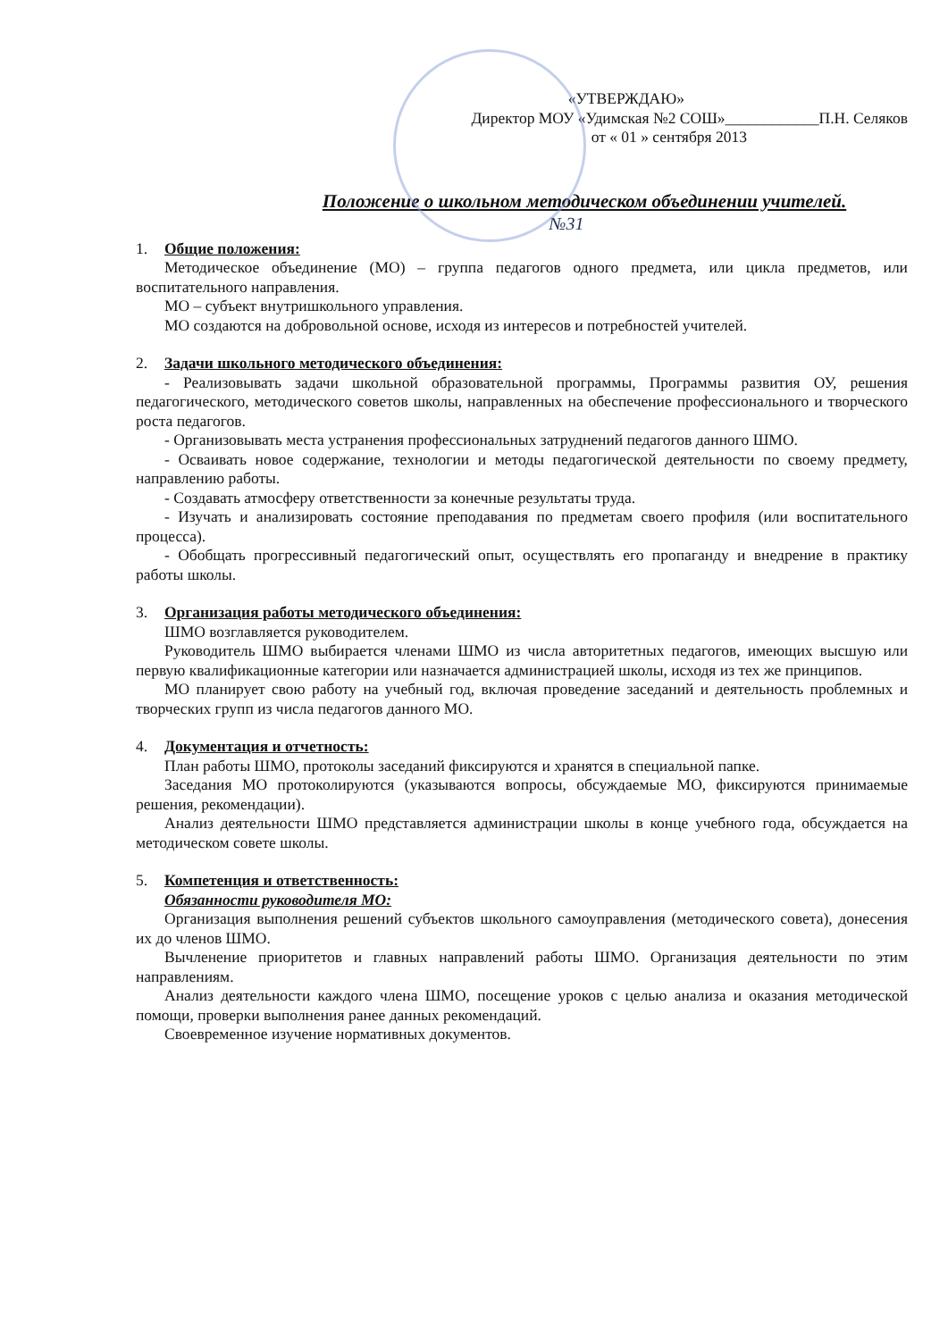«УТВЕРЖДАЮ»
Директор МОУ «Удимская №2 СОШ»____________П.Н. Селяков
от « 01 » сентября 2013
Положение о школьном методическом объединении учителей.
№31
1. Общие положения:
Методическое объединение (МО) – группа педагогов одного предмета, или цикла предметов, или воспитательного направления.
МО – субъект внутришкольного управления.
МО создаются на добровольной основе, исходя из интересов и потребностей учителей.
2. Задачи школьного методического объединения:
- Реализовывать задачи школьной образовательной программы, Программы развития ОУ, решения педагогического, методического советов школы, направленных на обеспечение профессионального и творческого роста педагогов.
- Организовывать места устранения профессиональных затруднений педагогов данного ШМО.
- Осваивать новое содержание, технологии и методы педагогической деятельности по своему предмету, направлению работы.
- Создавать атмосферу ответственности за конечные результаты труда.
- Изучать и анализировать состояние преподавания по предметам своего профиля (или воспитательного процесса).
- Обобщать прогрессивный педагогический опыт, осуществлять его пропаганду и внедрение в практику работы школы.
3. Организация работы методического объединения:
ШМО возглавляется руководителем.
Руководитель ШМО выбирается членами ШМО из числа авторитетных педагогов, имеющих высшую или первую квалификационные категории или назначается администрацией школы, исходя из тех же принципов.
МО планирует свою работу на учебный год, включая проведение заседаний и деятельность проблемных и творческих групп из числа педагогов данного МО.
4. Документация и отчетность:
План работы ШМО, протоколы заседаний фиксируются и хранятся в специальной папке.
Заседания МО протоколируются (указываются вопросы, обсуждаемые МО, фиксируются принимаемые решения, рекомендации).
Анализ деятельности ШМО представляется администрации школы в конце учебного года, обсуждается на методическом совете школы.
5. Компетенция и ответственность:
Обязанности руководителя МО:
Организация выполнения решений субъектов школьного самоуправления (методического совета), донесения их до членов ШМО.
Вычленение приоритетов и главных направлений работы ШМО. Организация деятельности по этим направлениям.
Анализ деятельности каждого члена ШМО, посещение уроков с целью анализа и оказания методической помощи, проверки выполнения ранее данных рекомендаций.
Своевременное изучение нормативных документов.